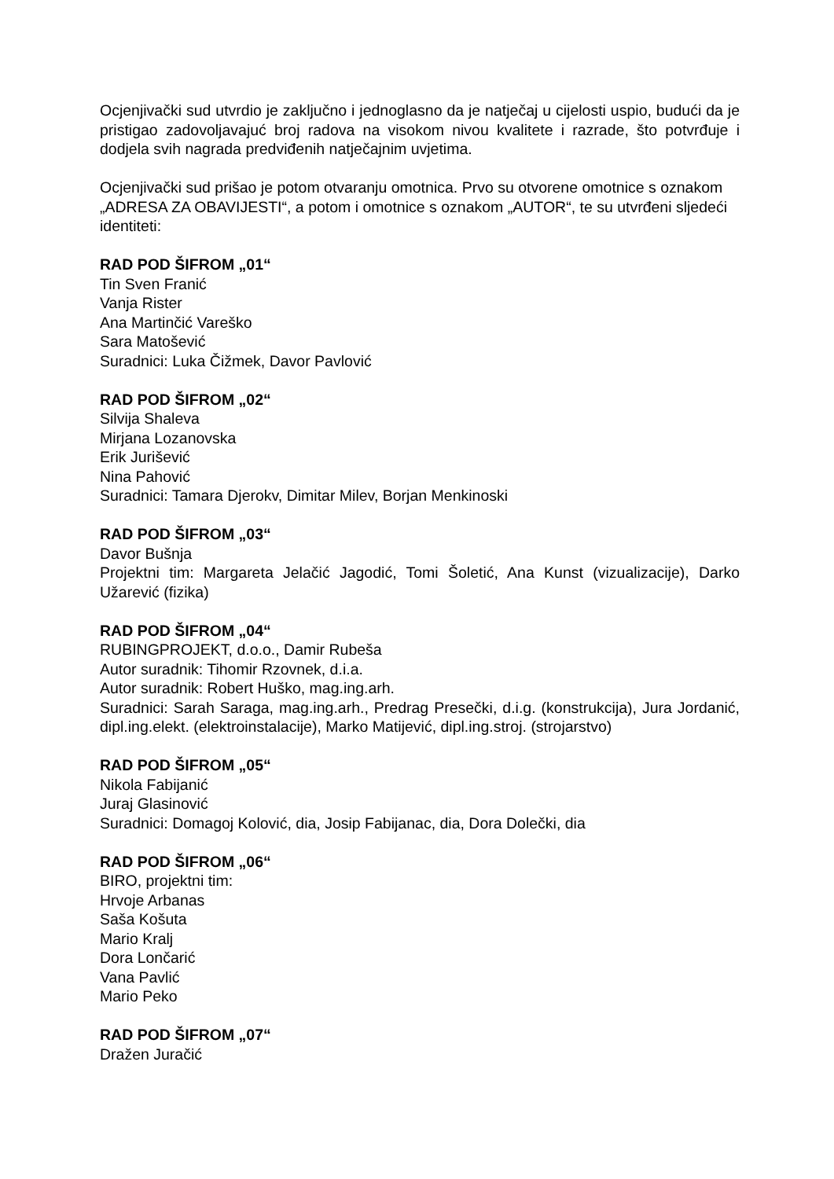Ocjenjivački sud utvrdio je zaključno i jednoglasno da je natječaj u cijelosti uspio, budući da je pristigao zadovoljavajuć broj radova na visokom nivou kvalitete i razrade, što potvrđuje i dodjela svih nagrada predviđenih natječajnim uvjetima.
Ocjenjivački sud prišao je potom otvaranju omotnica. Prvo su otvorene omotnice s oznakom „ADRESA ZA OBAVIJESTI“, a potom i omotnice s oznakom „AUTOR“, te su utvrđeni sljedeći identiteti:
RAD POD ŠIFROM „01“
Tin Sven Franić
Vanja Rister
Ana Martinčić Vareško
Sara Matošević
Suradnici: Luka Čižmek, Davor Pavlović
RAD POD ŠIFROM „02“
Silvija Shaleva
Mirjana Lozanovska
Erik Jurišević
Nina Pahović
Suradnici: Tamara Djerokv, Dimitar Milev, Borjan Menkinoski
RAD POD ŠIFROM „03“
Davor Bušnja
Projektni tim: Margareta Jelačić Jagodić, Tomi Šoletić, Ana Kunst (vizualizacije), Darko Užarević (fizika)
RAD POD ŠIFROM „04“
RUBINGPROJEKT, d.o.o., Damir Rubeša
Autor suradnik: Tihomir Rzovnek, d.i.a.
Autor suradnik: Robert Huško, mag.ing.arh.
Suradnici: Sarah Saraga, mag.ing.arh., Predrag Presečki, d.i.g. (konstrukcija), Jura Jordanić, dipl.ing.elekt. (elektroinstalacije), Marko Matijević, dipl.ing.stroj. (strojarstvo)
RAD POD ŠIFROM „05“
Nikola Fabijanić
Juraj Glasinović
Suradnici: Domagoj Kolović, dia, Josip Fabijanac, dia, Dora Dolečki, dia
RAD POD ŠIFROM „06“
BIRO, projektni tim:
Hrvoje Arbanas
Saša Košuta
Mario Kralj
Dora Lončarić
Vana Pavlić
Mario Peko
RAD POD ŠIFROM „07“
Dražen Juračić